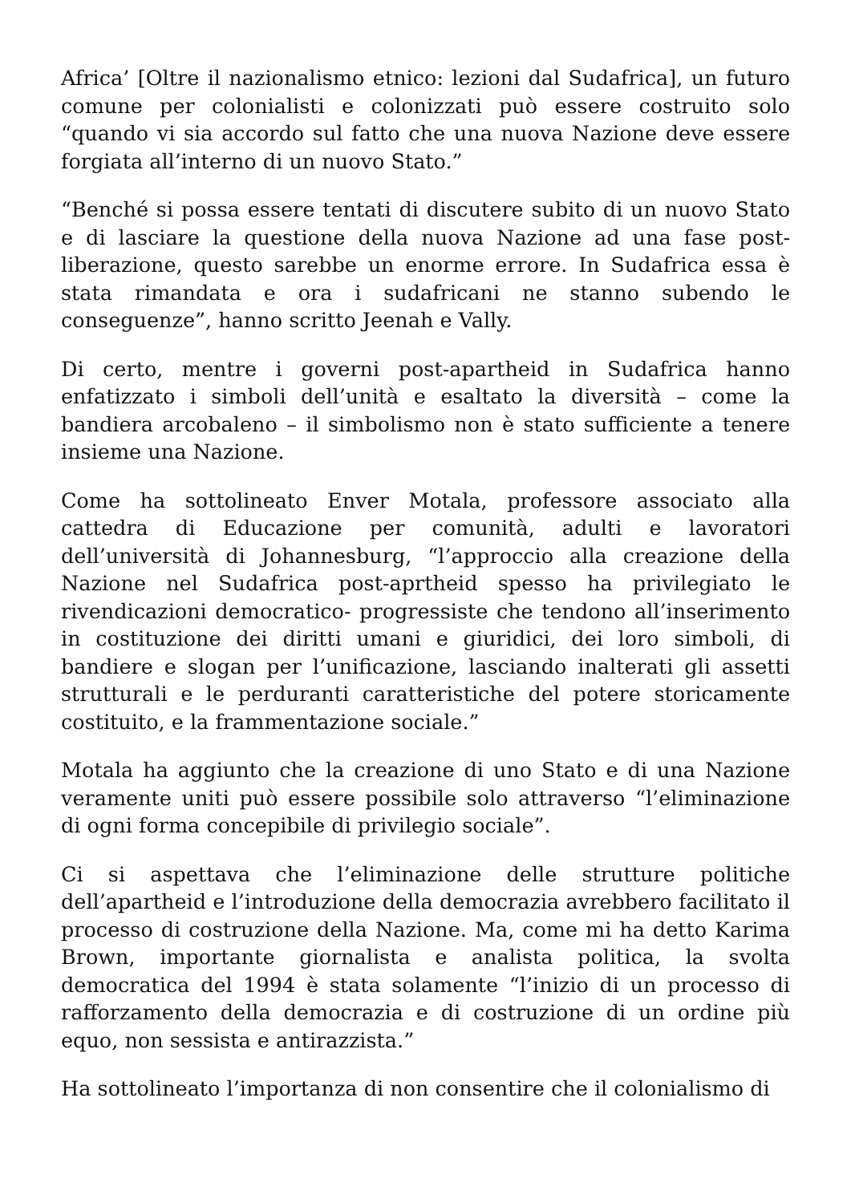Africa’ [Oltre il nazionalismo etnico: lezioni dal Sudafrica], un futuro comune per colonialisti e colonizzati può essere costruito solo “quando vi sia accordo sul fatto che una nuova Nazione deve essere forgiata all’interno di un nuovo Stato.”
“Benché si possa essere tentati di discutere subito di un nuovo Stato e di lasciare la questione della nuova Nazione ad una fase post-liberazione, questo sarebbe un enorme errore. In Sudafrica essa è stata rimandata e ora i sudafricani ne stanno subendo le conseguenze”, hanno scritto Jeenah e Vally.
Di certo, mentre i governi post-apartheid in Sudafrica hanno enfatizzato i simboli dell’unità e esaltato la diversità – come la bandiera arcobaleno – il simbolismo non è stato sufficiente a tenere insieme una Nazione.
Come ha sottolineato Enver Motala, professore associato alla cattedra di Educazione per comunità, adulti e lavoratori dell’università di Johannesburg, “l’approccio alla creazione della Nazione nel Sudafrica post-aprtheid spesso ha privilegiato le rivendicazioni democratico- progressiste che tendono all’inserimento in costituzione dei diritti umani e giuridici, dei loro simboli, di bandiere e slogan per l’unificazione, lasciando inalterati gli assetti strutturali e le perduranti caratteristiche del potere storicamente costituito, e la frammentazione sociale.”
Motala ha aggiunto che la creazione di uno Stato e di una Nazione veramente uniti può essere possibile solo attraverso “l’eliminazione di ogni forma concepibile di privilegio sociale”.
Ci si aspettava che l’eliminazione delle strutture politiche dell’apartheid e l’introduzione della democrazia avrebbero facilitato il processo di costruzione della Nazione. Ma, come mi ha detto Karima Brown, importante giornalista e analista politica, la svolta democratica del 1994 è stata solamente “l’inizio di un processo di rafforzamento della democrazia e di costruzione di un ordine più equo, non sessista e antirazzista.”
Ha sottolineato l’importanza di non consentire che il colonialismo di